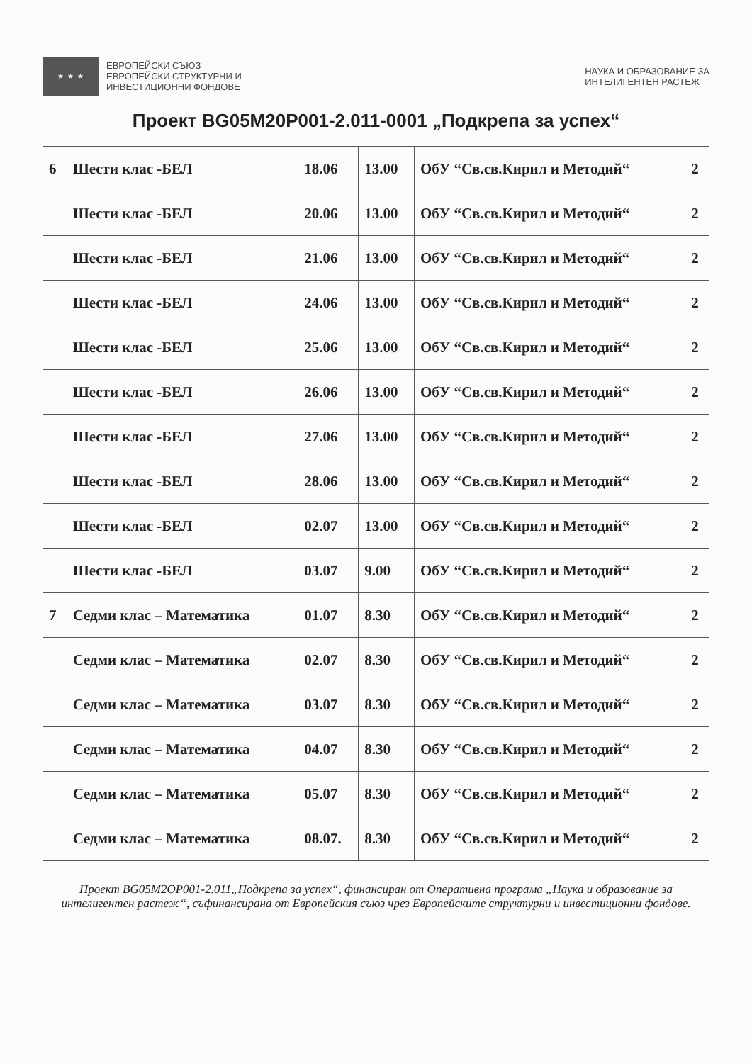★ ★ ★
ЕВРОПЕЙСКИ СЪЮЗ
ЕВРОПЕЙСКИ СТРУКТУРНИ И
ИНВЕСТИЦИОННИ ФОНДОВЕ
НАУКА И ОБРАЗОВАНИЕ ЗА
ИНТЕЛИГЕНТЕН РАСТЕЖ
Проект BG05M20P001-2.011-0001 „Подкрепа за успех“
| 6 | Шести клас -БЕЛ | 18.06 | 13.00 | ОбУ “Св.св.Кирил и Методий“ | 2 |
| | Шести клас -БЕЛ | 20.06 | 13.00 | ОбУ “Св.св.Кирил и Методий“ | 2 |
| | Шести клас -БЕЛ | 21.06 | 13.00 | ОбУ “Св.св.Кирил и Методий“ | 2 |
| | Шести клас -БЕЛ | 24.06 | 13.00 | ОбУ “Св.св.Кирил и Методий“ | 2 |
| | Шести клас -БЕЛ | 25.06 | 13.00 | ОбУ “Св.св.Кирил и Методий“ | 2 |
| | Шести клас -БЕЛ | 26.06 | 13.00 | ОбУ “Св.св.Кирил и Методий“ | 2 |
| | Шести клас -БЕЛ | 27.06 | 13.00 | ОбУ “Св.св.Кирил и Методий“ | 2 |
| | Шести клас -БЕЛ | 28.06 | 13.00 | ОбУ “Св.св.Кирил и Методий“ | 2 |
| | Шести клас -БЕЛ | 02.07 | 13.00 | ОбУ “Св.св.Кирил и Методий“ | 2 |
| | Шести клас -БЕЛ | 03.07 | 9.00 | ОбУ “Св.св.Кирил и Методий“ | 2 |
| 7 | Седми клас – Математика | 01.07 | 8.30 | ОбУ “Св.св.Кирил и Методий“ | 2 |
| | Седми клас – Математика | 02.07 | 8.30 | ОбУ “Св.св.Кирил и Методий“ | 2 |
| | Седми клас – Математика | 03.07 | 8.30 | ОбУ “Св.св.Кирил и Методий“ | 2 |
| | Седми клас – Математика | 04.07 | 8.30 | ОбУ “Св.св.Кирил и Методий“ | 2 |
| | Седми клас – Математика | 05.07 | 8.30 | ОбУ “Св.св.Кирил и Методий“ | 2 |
| | Седми клас – Математика | 08.07. | 8.30 | ОбУ “Св.св.Кирил и Методий“ | 2 |
Проект BG05M2OP001-2.011„Подкрепа за успех“, финансиран от Оперативна програма „Наука и образование за интелигентен растеж“, съфинансирана от Европейския съюз чрез Европейските структурни и инвестиционни фондове.